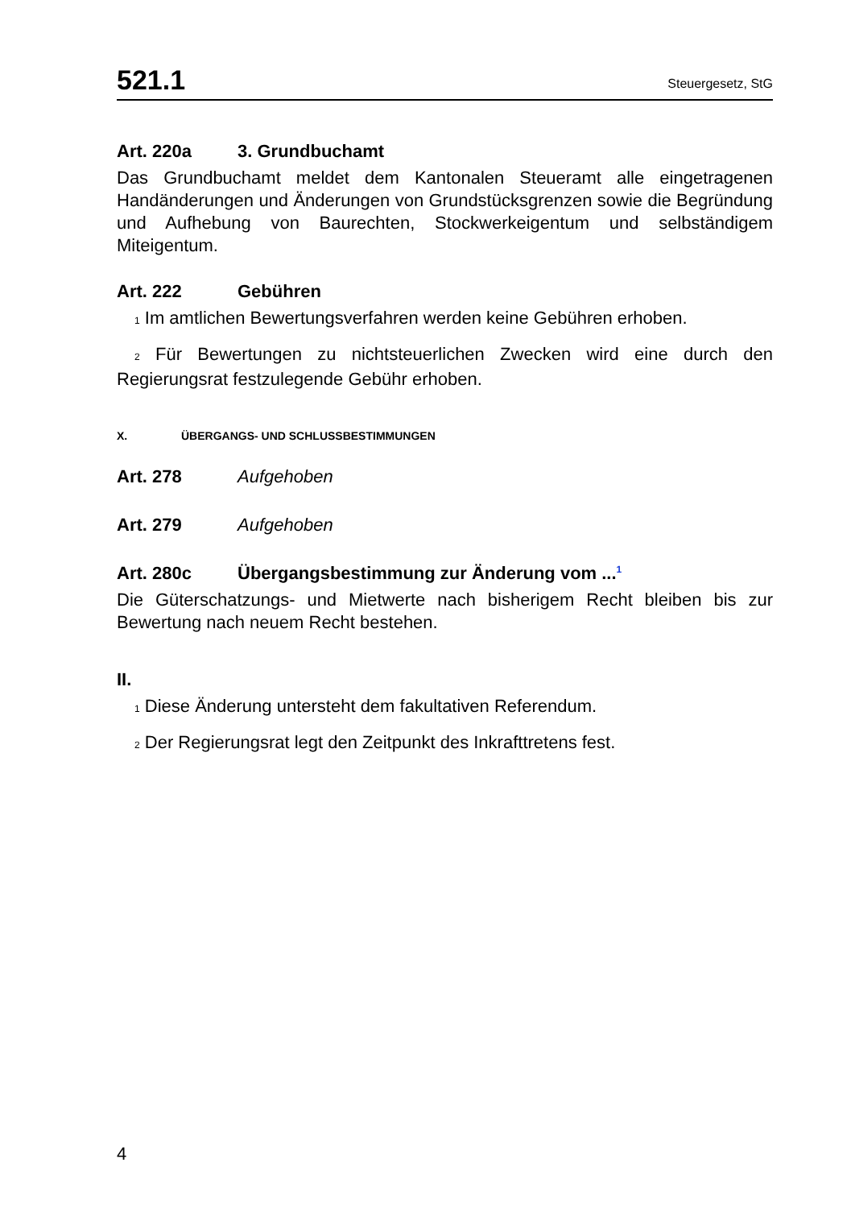521.1 Steuergesetz, StG
Art. 220a 3. Grundbuchamt
Das Grundbuchamt meldet dem Kantonalen Steueramt alle eingetragenen Handänderungen und Änderungen von Grundstücksgrenzen sowie die Begründung und Aufhebung von Baurechten, Stockwerkeigentum und selbständigem Miteigentum.
Art. 222 Gebühren
1 Im amtlichen Bewertungsverfahren werden keine Gebühren erhoben.
2 Für Bewertungen zu nichtsteuerlichen Zwecken wird eine durch den Regierungsrat festzulegende Gebühr erhoben.
X. ÜBERGANGS- UND SCHLUSSBESTIMMUNGEN
Art. 278 Aufgehoben
Art. 279 Aufgehoben
Art. 280c Übergangsbestimmung zur Änderung vom ...<sup>1</sup>
Die Güterschatzungs- und Mietwerte nach bisherigem Recht bleiben bis zur Bewertung nach neuem Recht bestehen.
II.
1 Diese Änderung untersteht dem fakultativen Referendum.
2 Der Regierungsrat legt den Zeitpunkt des Inkrafttretens fest.
4